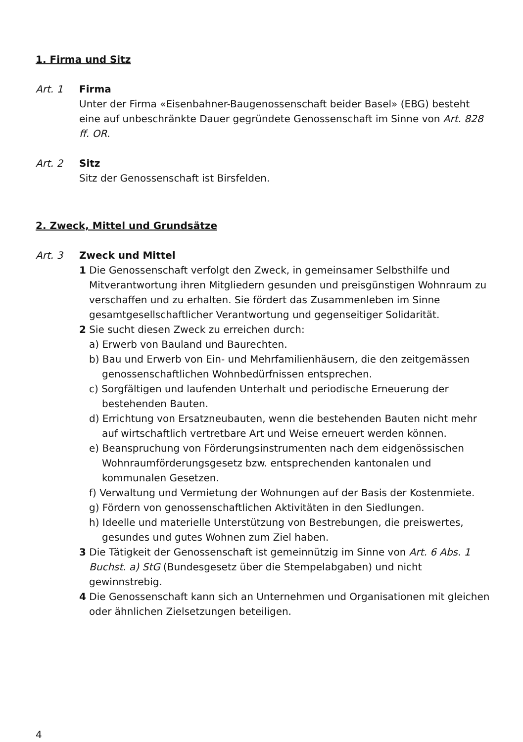1. Firma und Sitz
Art. 1 Firma
Unter der Firma «Eisenbahner-Baugenossenschaft beider Basel» (EBG) besteht eine auf unbeschränkte Dauer gegründete Genossenschaft im Sinne von Art. 828 ff. OR.
Art. 2 Sitz
Sitz der Genossenschaft ist Birsfelden.
2. Zweck, Mittel und Grundsätze
Art. 3 Zweck und Mittel
1 Die Genossenschaft verfolgt den Zweck, in gemeinsamer Selbsthilfe und Mitverantwortung ihren Mitgliedern gesunden und preisgünstigen Wohnraum zu verschaffen und zu erhalten. Sie fördert das Zusammenleben im Sinne gesamtgesellschaftlicher Verantwortung und gegenseitiger Solidarität.
2 Sie sucht diesen Zweck zu erreichen durch:
a) Erwerb von Bauland und Baurechten.
b) Bau und Erwerb von Ein- und Mehrfamilienhäusern, die den zeitgemässen genossenschaftlichen Wohnbedürfnissen entsprechen.
c) Sorgfältigen und laufenden Unterhalt und periodische Erneuerung der bestehenden Bauten.
d) Errichtung von Ersatzneubauten, wenn die bestehenden Bauten nicht mehr auf wirtschaftlich vertretbare Art und Weise erneuert werden können.
e) Beanspruchung von Förderungsinstrumenten nach dem eidgenössischen Wohnraumförderungsgesetz bzw. entsprechenden kantonalen und kommunalen Gesetzen.
f) Verwaltung und Vermietung der Wohnungen auf der Basis der Kostenmiete.
g) Fördern von genossenschaftlichen Aktivitäten in den Siedlungen.
h) Ideelle und materielle Unterstützung von Bestrebungen, die preiswertes, gesundes und gutes Wohnen zum Ziel haben.
3 Die Tätigkeit der Genossenschaft ist gemeinnützig im Sinne von Art. 6 Abs. 1 Buchst. a) StG (Bundesgesetz über die Stempelabgaben) und nicht gewinnstrebig.
4 Die Genossenschaft kann sich an Unternehmen und Organisationen mit gleichen oder ähnlichen Zielsetzungen beteiligen.
4